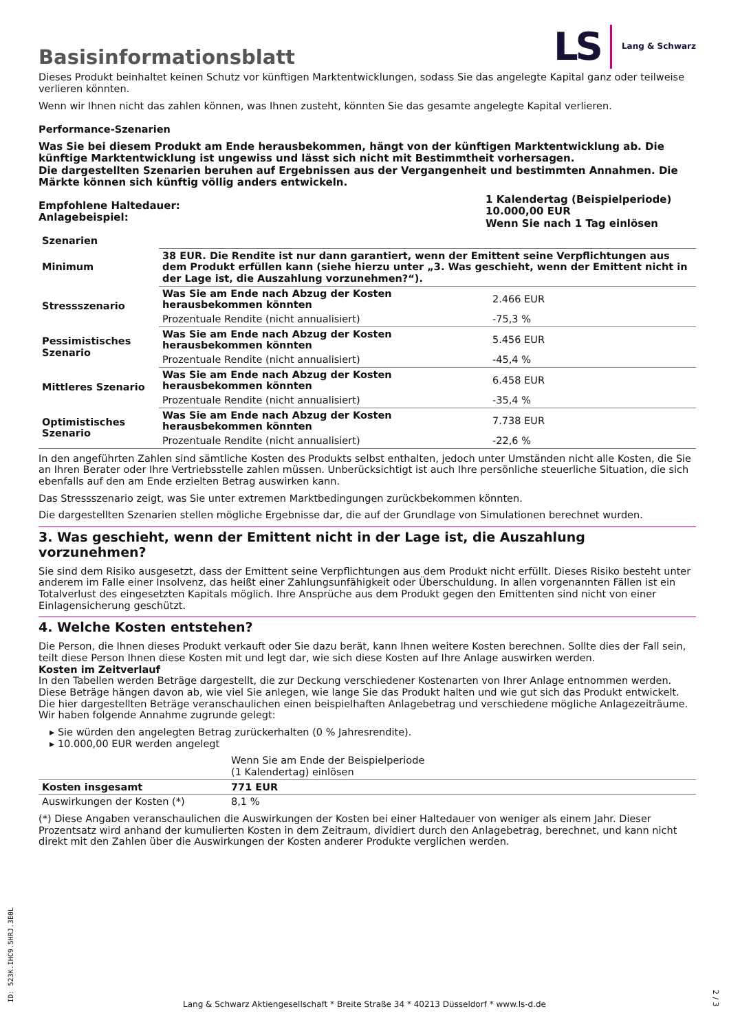Basisinformationsblatt
LS Lang & Schwarz
Dieses Produkt beinhaltet keinen Schutz vor künftigen Marktentwicklungen, sodass Sie das angelegte Kapital ganz oder teilweise verlieren könnten.
Wenn wir Ihnen nicht das zahlen können, was Ihnen zusteht, könnten Sie das gesamte angelegte Kapital verlieren.
Performance-Szenarien
Was Sie bei diesem Produkt am Ende herausbekommen, hängt von der künftigen Marktentwicklung ab. Die künftige Marktentwicklung ist ungewiss und lässt sich nicht mit Bestimmtheit vorhersagen.
Die dargestellten Szenarien beruhen auf Ergebnissen aus der Vergangenheit und bestimmten Annahmen. Die Märkte können sich künftig völlig anders entwickeln.
| Empfohlene Haltedauer: Anlagebeispiel: | 1 Kalendertag (Beispielperiode) 10.000,00 EUR Wenn Sie nach 1 Tag einlösen |
| Szenarien | | |
| --- | --- | --- |
| Minimum | 38 EUR. Die Rendite ist nur dann garantiert, wenn der Emittent seine Verpflichtungen aus dem Produkt erfüllen kann (siehe hierzu unter „3. Was geschieht, wenn der Emittent nicht in der Lage ist, die Auszahlung vorzunehmen?“). | |
| Stressszenario | Was Sie am Ende nach Abzug der Kosten herausbekommen könnten | 2.466 EUR |
| | Prozentuale Rendite (nicht annualisiert) | -75,3 % |
| Pessimistisches Szenario | Was Sie am Ende nach Abzug der Kosten herausbekommen könnten | 5.456 EUR |
| | Prozentuale Rendite (nicht annualisiert) | -45,4 % |
| Mittleres Szenario | Was Sie am Ende nach Abzug der Kosten herausbekommen könnten | 6.458 EUR |
| | Prozentuale Rendite (nicht annualisiert) | -35,4 % |
| Optimistisches Szenario | Was Sie am Ende nach Abzug der Kosten herausbekommen könnten | 7.738 EUR |
| | Prozentuale Rendite (nicht annualisiert) | -22,6 % |
In den angeführten Zahlen sind sämtliche Kosten des Produkts selbst enthalten, jedoch unter Umständen nicht alle Kosten, die Sie an Ihren Berater oder Ihre Vertriebsstelle zahlen müssen. Unberücksichtigt ist auch Ihre persönliche steuerliche Situation, die sich ebenfalls auf den am Ende erzielten Betrag auswirken kann.
Das Stressszenario zeigt, was Sie unter extremen Marktbedingungen zurückbekommen könnten.
Die dargestellten Szenarien stellen mögliche Ergebnisse dar, die auf der Grundlage von Simulationen berechnet wurden.
3. Was geschieht, wenn der Emittent nicht in der Lage ist, die Auszahlung vorzunehmen?
Sie sind dem Risiko ausgesetzt, dass der Emittent seine Verpflichtungen aus dem Produkt nicht erfüllt. Dieses Risiko besteht unter anderem im Falle einer Insolvenz, das heißt einer Zahlungsunfähigkeit oder Überschuldung. In allen vorgenannten Fällen ist ein Totalverlust des eingesetzten Kapitals möglich. Ihre Ansprüche aus dem Produkt gegen den Emittenten sind nicht von einer Einlagensicherung geschützt.
4. Welche Kosten entstehen?
Die Person, die Ihnen dieses Produkt verkauft oder Sie dazu berät, kann Ihnen weitere Kosten berechnen. Sollte dies der Fall sein, teilt diese Person Ihnen diese Kosten mit und legt dar, wie sich diese Kosten auf Ihre Anlage auswirken werden.
Kosten im Zeitverlauf
In den Tabellen werden Beträge dargestellt, die zur Deckung verschiedener Kostenarten von Ihrer Anlage entnommen werden. Diese Beträge hängen davon ab, wie viel Sie anlegen, wie lange Sie das Produkt halten und wie gut sich das Produkt entwickelt. Die hier dargestellten Beträge veranschaulichen einen beispielhaften Anlagebetrag und verschiedene mögliche Anlagezeiträume.
Wir haben folgende Annahme zugrunde gelegt:
▸ Sie würden den angelegten Betrag zurückerhalten (0 % Jahresrendite).
▸ 10.000,00 EUR werden angelegt
| | Wenn Sie am Ende der Beispielperiode (1 Kalendertag) einlösen |
| Kosten insgesamt | 771 EUR |
| Auswirkungen der Kosten (*) | 8,1 % |
(*) Diese Angaben veranschaulichen die Auswirkungen der Kosten bei einer Haltedauer von weniger als einem Jahr. Dieser Prozentsatz wird anhand der kumulierten Kosten in dem Zeitraum, dividiert durch den Anlagebetrag, berechnet, und kann nicht direkt mit den Zahlen über die Auswirkungen der Kosten anderer Produkte verglichen werden.
ID: 523K.IHC9.5HRJ.3E0L
Lang & Schwarz Aktiengesellschaft * Breite Straße 34 * 40213 Düsseldorf * www.ls-d.de
2 / 3